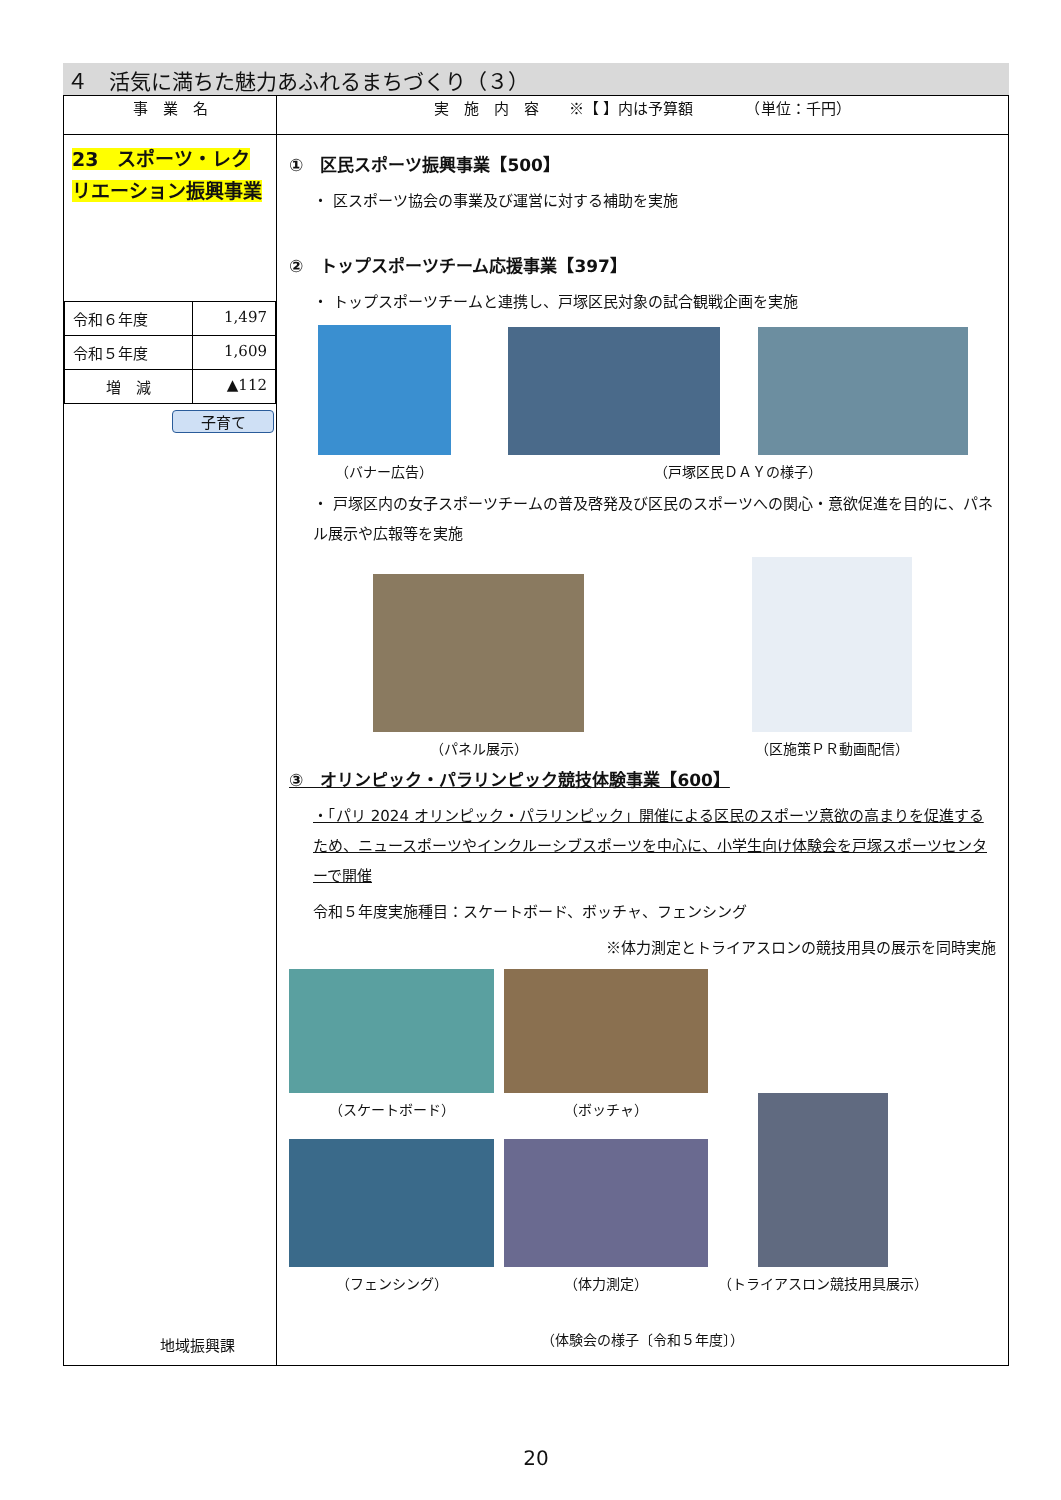４　活気に満ちた魅力あふれるまちづくり（３）
| 事 業 名 | 実 施 内 容 ※【 】内は予算額 （単位：千円） |
| --- | --- |
| 23 スポーツ・レクリエーション振興事業 / 令和６年度 / 1,497 / / 令和５年度 / 1,609 / / 増 減 / ▲112 / 子育て 地域振興課 | ① 区民スポーツ振興事業【500】 ・ 区スポーツ協会の事業及び運営に対する補助を実施 ② トップスポーツチーム応援事業【397】 ・ トップスポーツチームと連携し、戸塚区民対象の試合観戦企画を実施 （バナー広告） （戸塚区民ＤＡＹの様子） ・ 戸塚区内の女子スポーツチームの普及啓発及び区民のスポーツへの関心・意欲促進を目的に、パネル展示や広報等を実施 （パネル展示） （区施策ＰＲ動画配信） ③ オリンピック・パラリンピック競技体験事業【600】 ・「パリ 2024 オリンピック・パラリンピック」開催による区民のスポーツ意欲の高まりを促進するため、ニュースポーツやインクルーシブスポーツを中心に、小学生向け体験会を戸塚スポーツセンターで開催 令和５年度実施種目：スケートボード、ボッチャ、フェンシング ※体力測定とトライアスロンの競技用具の展示を同時実施 （スケートボード） （ボッチャ） （フェンシング） （体力測定） （トライアスロン競技用具展示） （体験会の様子〔令和５年度〕） |
20